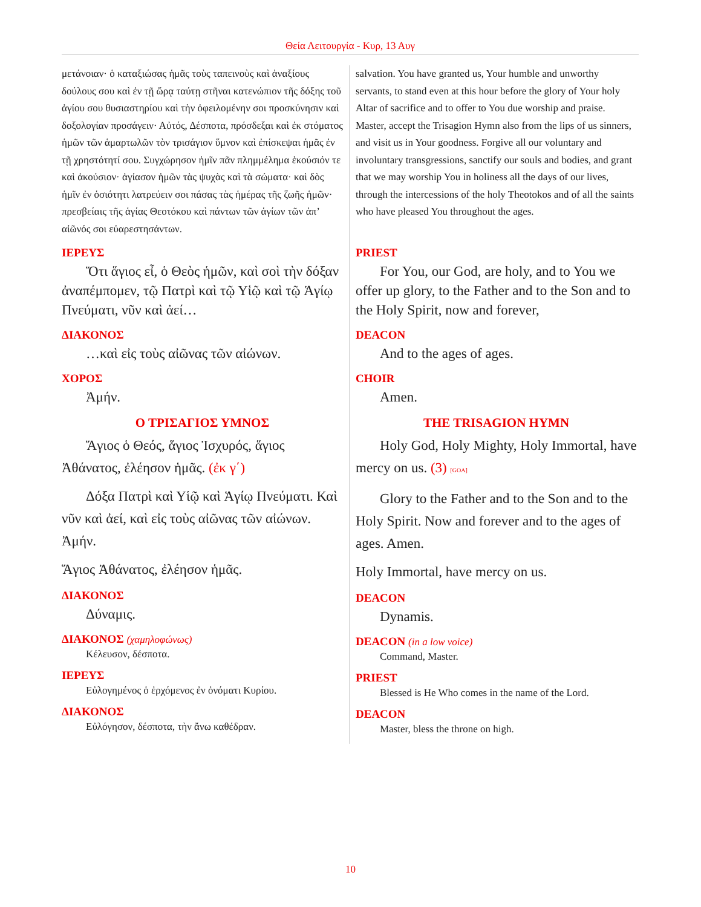Θεία Λειτουργία - Κυρ, 13 Αυγ
μετάνοιαν· ὁ καταξιώσας ἡμᾶς τοὺς ταπεινοὺς καὶ ἀναξίους δούλους σου καὶ ἐν τῇ ὥρᾳ ταύτῃ στῆναι κατενώπιον τῆς δόξης τοῦ ἁγίου σου θυσιαστηρίου καὶ τὴν ὀφειλομένην σοι προσκύνησιν καὶ δοξολογίαν προσάγειν· Αὐτός, Δέσποτα, πρόσδεξαι καὶ ἐκ στόματος ἡμῶν τῶν ἁμαρτωλῶν τὸν τρισάγιον ὕμνον καὶ ἐπίσκεψαι ἡμᾶς ἐν τῇ χρηστότητί σου. Συγχώρησον ἡμῖν πᾶν πλημμέλημα ἑκούσιόν τε καὶ ἀκούσιον· ἁγίασον ἡμῶν τὰς ψυχὰς καὶ τὰ σώματα· καὶ δὸς ἡμῖν ἐν ὁσιότητι λατρεύειν σοι πάσας τὰς ἡμέρας τῆς ζωῆς ἡμῶν· πρεσβείαις τῆς ἁγίας Θεοτόκου καὶ πάντων τῶν ἁγίων τῶν ἀπ’ αἰῶνός σοι εὐαρεστησάντων.
ΙΕΡΕΥΣ
Ὅτι ἅγιος εἶ, ὁ Θεὸς ἡμῶν, καὶ σοὶ τὴν δόξαν ἀναπέμπομεν, τῷ Πατρὶ καὶ τῷ Υἱῷ καὶ τῷ Ἁγίῳ Πνεύματι, νῦν καὶ ἀεί…
ΔΙΑΚΟΝΟΣ
…καὶ εἰς τοὺς αἰῶνας τῶν αἰώνων.
ΧΟΡΟΣ
Ἀμήν.
Ο ΤΡΙΣΑΓΙΟΣ ΥΜΝΟΣ
Ἅγιος ὁ Θεός, ἅγιος Ἰσχυρός, ἅγιος Ἀθάνατος, ἐλέησον ἡμᾶς. (ἐκ γ΄)
Δόξα Πατρὶ καὶ Υἱῷ καὶ Ἁγίῳ Πνεύματι. Καὶ νῦν καὶ ἀεί, καὶ εἰς τοὺς αἰῶνας τῶν αἰώνων. Ἀμήν.
Ἅγιος Ἀθάνατος, ἐλέησον ἡμᾶς.
ΔΙΑΚΟΝΟΣ
Δύναμις.
ΔΙΑΚΟΝΟΣ (χαμηλοφώνως)
Κέλευσον, δέσποτα.
ΙΕΡΕΥΣ
Εὐλογημένος ὁ ἐρχόμενος ἐν ὀνόματι Κυρίου.
ΔΙΑΚΟΝΟΣ
Εὐλόγησον, δέσποτα, τὴν ἄνω καθέδραν.
salvation. You have granted us, Your humble and unworthy servants, to stand even at this hour before the glory of Your holy Altar of sacrifice and to offer to You due worship and praise. Master, accept the Trisagion Hymn also from the lips of us sinners, and visit us in Your goodness. Forgive all our voluntary and involuntary transgressions, sanctify our souls and bodies, and grant that we may worship You in holiness all the days of our lives, through the intercessions of the holy Theotokos and of all the saints who have pleased You throughout the ages.
PRIEST
For You, our God, are holy, and to You we offer up glory, to the Father and to the Son and to the Holy Spirit, now and forever,
DEACON
And to the ages of ages.
CHOIR
Amen.
THE TRISAGION HYMN
Holy God, Holy Mighty, Holy Immortal, have mercy on us. (3) [GOA]
Glory to the Father and to the Son and to the Holy Spirit. Now and forever and to the ages of ages. Amen.
Holy Immortal, have mercy on us.
DEACON
Dynamis.
DEACON (in a low voice)
Command, Master.
PRIEST
Blessed is He Who comes in the name of the Lord.
DEACON
Master, bless the throne on high.
10